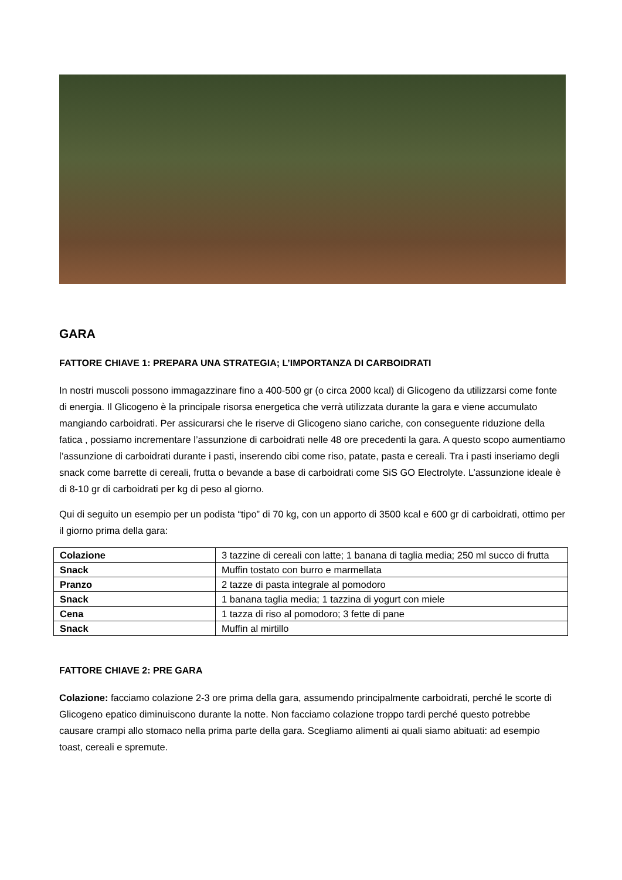GARA
FATTORE CHIAVE 1: PREPARA UNA STRATEGIA; L’IMPORTANZA DI CARBOIDRATI
In nostri muscoli possono immagazzinare fino a 400-500 gr (o circa 2000 kcal) di Glicogeno da utilizzarsi come fonte di energia. Il Glicogeno è la principale risorsa energetica che verrà utilizzata durante la gara e viene accumulato mangiando carboidrati. Per assicurarsi che le riserve di Glicogeno siano cariche, con conseguente riduzione della fatica , possiamo incrementare l’assunzione di carboidrati nelle 48 ore precedenti la gara. A questo scopo aumentiamo l’assunzione di carboidrati durante i pasti, inserendo cibi come riso, patate, pasta e cereali. Tra i pasti inseriamo degli snack come barrette di cereali, frutta o bevande a base di carboidrati come SiS GO Electrolyte. L’assunzione ideale è di 8-10 gr di carboidrati per kg di peso al giorno.
Qui di seguito un esempio per un podista “tipo” di 70 kg, con un apporto di 3500 kcal e 600 gr di carboidrati, ottimo per il giorno prima della gara:
| Colazione | 3 tazzine di cereali con latte; 1 banana di taglia media; 250 ml succo di frutta |
| Snack | Muffin tostato con burro e marmellata |
| Pranzo | 2 tazze di pasta integrale al pomodoro |
| Snack | 1 banana taglia media; 1 tazzina di yogurt con miele |
| Cena | 1 tazza di riso al pomodoro; 3 fette di pane |
| Snack | Muffin al mirtillo |
FATTORE CHIAVE 2: PRE GARA
Colazione: facciamo colazione 2-3 ore prima della gara, assumendo principalmente carboidrati, perché le scorte di Glicogeno epatico diminuiscono durante la notte. Non facciamo colazione troppo tardi perché questo potrebbe causare crampi allo stomaco nella prima parte della gara. Scegliamo alimenti ai quali siamo abituati: ad esempio toast, cereali e spremute.